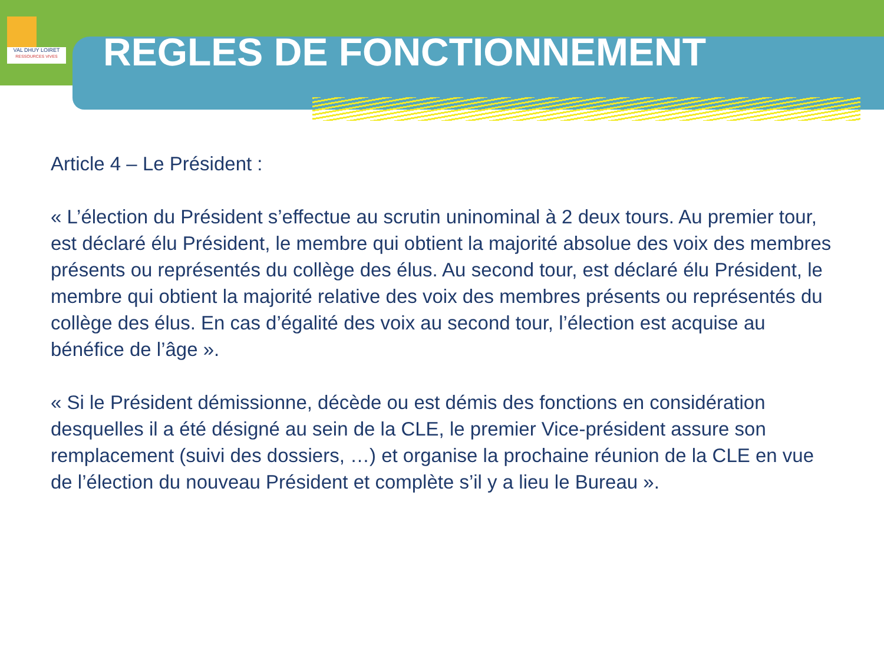VAL DHUY LOIRET
RESSOURCES VIVES
REGLES DE FONCTIONNEMENT
Article 4 – Le Président :
« L’élection du Président s’effectue au scrutin uninominal à 2 deux tours. Au premier tour, est déclaré élu Président, le membre qui obtient la majorité absolue des voix des membres présents ou représentés du collège des élus. Au second tour, est déclaré élu Président, le membre qui obtient la majorité relative des voix des membres présents ou représentés du collège des élus. En cas d’égalité des voix au second tour, l’élection est acquise au bénéfice de l’âge ».
« Si le Président démissionne, décède ou est démis des fonctions en considération desquelles il a été désigné au sein de la CLE, le premier Vice-président assure son remplacement (suivi des dossiers, …) et organise la prochaine réunion de la CLE en vue de l’élection du nouveau Président et complète s’il y a lieu le Bureau ».